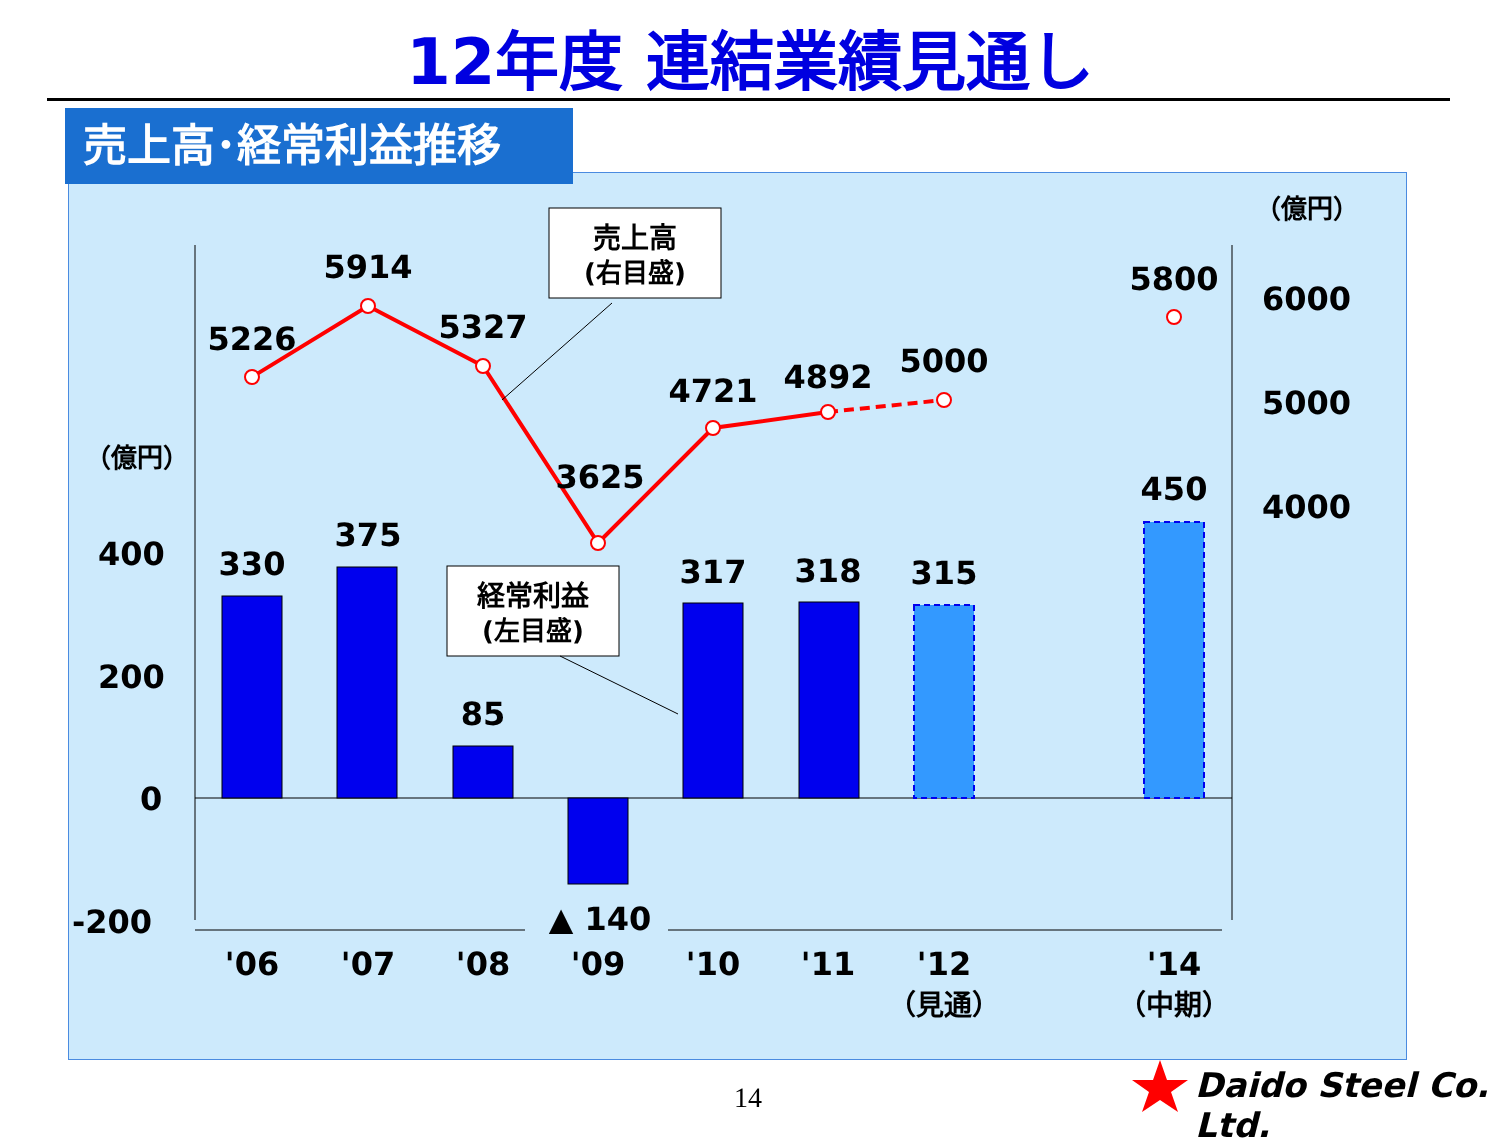12年度 連結業績見通し
売上高･経常利益推移
（億円）
（億円）
400
200
0
-200
6000
5000
4000
5226
5914
5327
3625
4721
4892
5000
5800
330
375
85
▲ 140
317
318
315
450
'06
'07
'08
'09
'10
'11
'12
'14
（見通）
（中期）
売上高
(右目盛)
経常利益
(左目盛)
14 Daido Steel Co. Ltd.